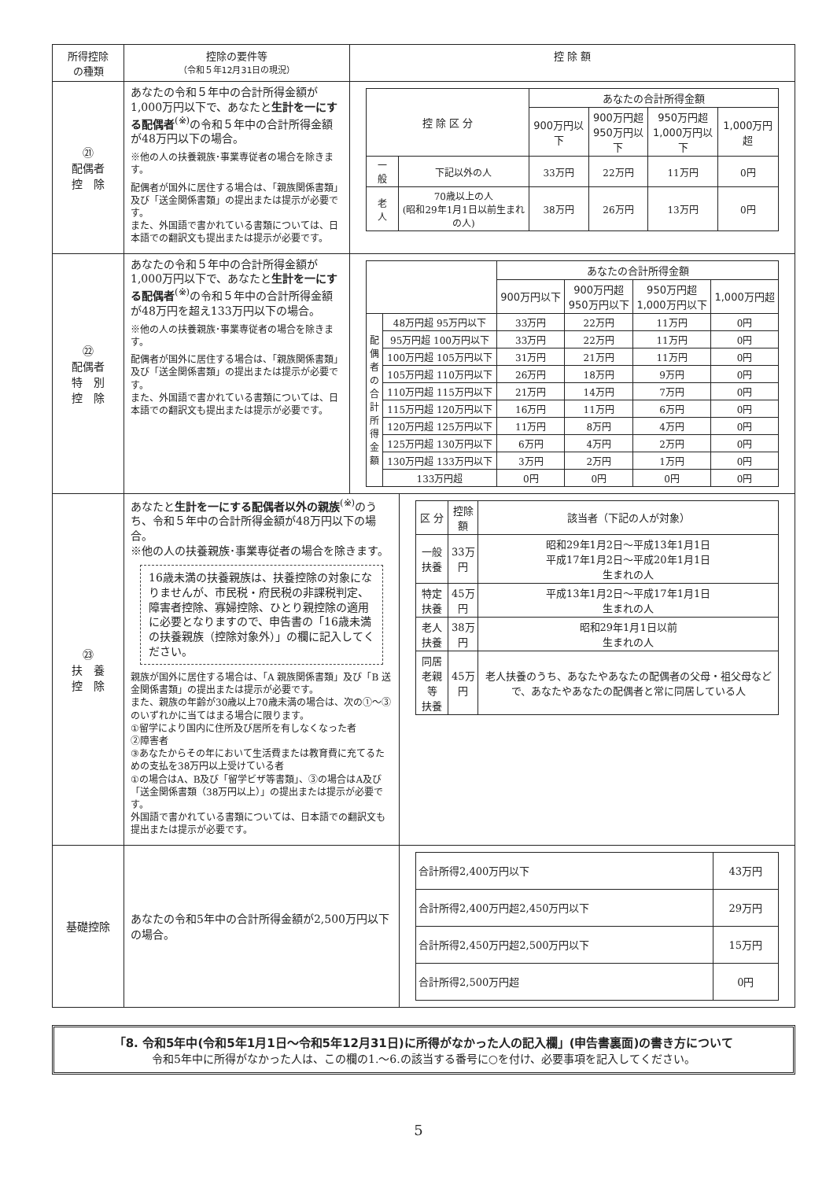| 所得控除 の種類 | 控除の要件等 （令和５年12月31日の現況） | 控 除 額 | |
| --- | --- | --- | --- |
| ㉑ 配偶者 控 除 | あなたの令和５年中の合計所得金額が1,000万円以下で、あなたと 生計を一にする配偶者<sup>(※)</sup>の令和５年中の合計所得金額が48万円以下の場合。 ※他の人の扶養親族･事業専従者の場合を除きます。 配偶者が国外に居住する場合は、「親族関係書類」及び「送金関係書類」の提出または提示が必要です。 また、外国語で書かれている書類については、日本語での翻訳文も提出または提示が必要です。 | / 控 除 区 分 / / あなたの合計所得金額 / / / / / --- / --- / --- / --- / --- / --- / / / / 900万円以下 / 900万円超 950万円以下 / 950万円超 1,000万円以下 / 1,000万円超 / / 一 般 / 下記以外の人 / 33万円 / 22万円 / 11万円 / 0円 / / 老 人 / 70歳以上の人 (昭和29年1月1日以前生まれの人) / 38万円 / 26万円 / 13万円 / 0円 / | |
| ㉒ 配偶者 特 別 控 除 | あなたの令和５年中の合計所得金額が1,000万円以下で、あなたと 生計を一にする配偶者<sup>(※)</sup>の令和５年中の合計所得金額が48万円を超え133万円以下の場合。 ※他の人の扶養親族･事業専従者の場合を除きます。 配偶者が国外に居住する場合は、「親族関係書類」及び「送金関係書類」の提出または提示が必要です。 また、外国語で書かれている書類については、日本語での翻訳文も提出または提示が必要です。 | / / / あなたの合計所得金額 / / / / / --- / --- / --- / --- / --- / --- / / / / 900万円以下 / 900万円超 950万円以下 / 950万円超 1,000万円以下 / 1,000万円超 / / 配偶者の合計所得金額 / 48万円超 95万円以下 / 33万円 / 22万円 / 11万円 / 0円 / / / 95万円超 100万円以下 / 33万円 / 22万円 / 11万円 / 0円 / / / 100万円超 105万円以下 / 31万円 / 21万円 / 11万円 / 0円 / / / 105万円超 110万円以下 / 26万円 / 18万円 / 9万円 / 0円 / / / 110万円超 115万円以下 / 21万円 / 14万円 / 7万円 / 0円 / / / 115万円超 120万円以下 / 16万円 / 11万円 / 6万円 / 0円 / / / 120万円超 125万円以下 / 11万円 / 8万円 / 4万円 / 0円 / / / 125万円超 130万円以下 / 6万円 / 4万円 / 2万円 / 0円 / / / 130万円超 133万円以下 / 3万円 / 2万円 / 1万円 / 0円 / / / 133万円超 / 0円 / 0円 / 0円 / 0円 / | |
| ㉓ 扶 養 控 除 | あなたと 生計を一にする配偶者以外の親族<sup>(※)</sup>のうち、令和５年中の合計所得金額が48万円以下の場合。 ※他の人の扶養親族･事業専従者の場合を除きます。 16歳未満の扶養親族は、扶養控除の対象になりませんが、市民税・府民税の非課税判定、障害者控除、寡婦控除、ひとり親控除の適用に必要となりますので、申告書の「16歳未満の扶養親族（控除対象外）」の欄に記入してください。 親族が国外に居住する場合は、「A 親族関係書類」及び「B 送金関係書類」の提出または提示が必要です。 また、親族の年齢が30歳以上70歳未満の場合は、次の①～③のいずれかに当てはまる場合に限ります。 ①留学により国内に住所及び居所を有しなくなった者 ②障害者 ③あなたからその年において生活費または教育費に充てるための支払を38万円以上受けている者 ①の場合はA、B及び「留学ビザ等書類」、③の場合はA及び「送金関係書類（38万円以上）」の提出または提示が必要です。 外国語で書かれている書類については、日本語での翻訳文も提出または提示が必要です。 | | / 区 分 / 控除額 / 該当者（下記の人が対象） / / --- / --- / --- / / 一般扶養 / 33万円 / 昭和29年1月2日～平成13年1月1日 平成17年1月2日～平成20年1月1日 生まれの人 / / 特定扶養 / 45万円 / 平成13年1月2日～平成17年1月1日 生まれの人 / / 老人扶養 / 38万円 / 昭和29年1月1日以前 生まれの人 / / 同居 老親等 扶養 / 45万円 / 老人扶養のうち、あなたやあなたの配偶者の父母・祖父母などで、あなたやあなたの配偶者と常に同居している人 / |
| 基礎控除 | あなたの令和5年中の合計所得金額が2,500万円以下の場合。 | | / 合計所得2,400万円以下 / 43万円 / / 合計所得2,400万円超2,450万円以下 / 29万円 / / 合計所得2,450万円超2,500万円以下 / 15万円 / / 合計所得2,500万円超 / 0円 / |
「8. 令和5年中(令和5年1月1日～令和5年12月31日)に所得がなかった人の記入欄」(申告書裏面)の書き方について
令和5年中に所得がなかった人は、この欄の1.～6.の該当する番号に○を付け、必要事項を記入してください。
5